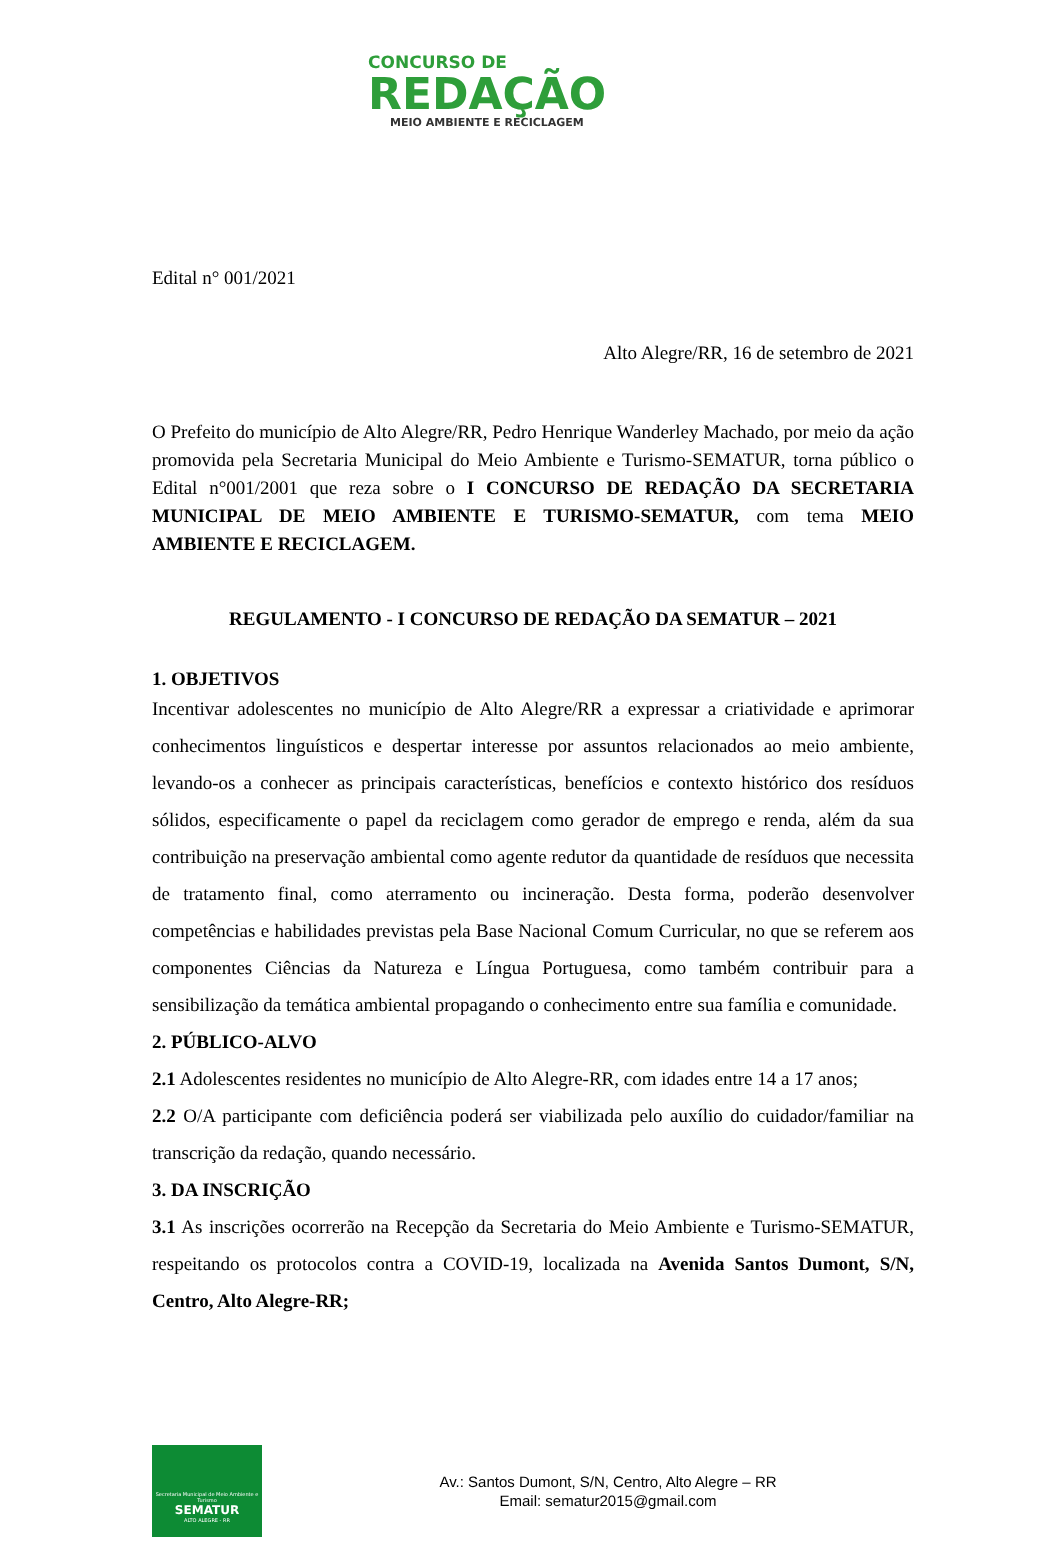CONCURSO DE
REDAÇÃO
MEIO AMBIENTE E RECICLAGEM
Edital n° 001/2021
Alto Alegre/RR, 16 de setembro de 2021
O Prefeito do município de Alto Alegre/RR, Pedro Henrique Wanderley Machado, por meio da ação promovida pela Secretaria Municipal do Meio Ambiente e Turismo-SEMATUR, torna público o Edital n°001/2001 que reza sobre o I CONCURSO DE REDAÇÃO DA SECRETARIA MUNICIPAL DE MEIO AMBIENTE E TURISMO-SEMATUR, com tema MEIO AMBIENTE E RECICLAGEM.
REGULAMENTO - I CONCURSO DE REDAÇÃO DA SEMATUR – 2021
1. OBJETIVOS
Incentivar adolescentes no município de Alto Alegre/RR a expressar a criatividade e aprimorar conhecimentos linguísticos e despertar interesse por assuntos relacionados ao meio ambiente, levando-os a conhecer as principais características, benefícios e contexto histórico dos resíduos sólidos, especificamente o papel da reciclagem como gerador de emprego e renda, além da sua contribuição na preservação ambiental como agente redutor da quantidade de resíduos que necessita de tratamento final, como aterramento ou incineração. Desta forma, poderão desenvolver competências e habilidades previstas pela Base Nacional Comum Curricular, no que se referem aos componentes Ciências da Natureza e Língua Portuguesa, como também contribuir para a sensibilização da temática ambiental propagando o conhecimento entre sua família e comunidade.
2. PÚBLICO-ALVO
2.1 Adolescentes residentes no município de Alto Alegre-RR, com idades entre 14 a 17 anos;
2.2 O/A participante com deficiência poderá ser viabilizada pelo auxílio do cuidador/familiar na transcrição da redação, quando necessário.
3. DA INSCRIÇÃO
3.1 As inscrições ocorrerão na Recepção da Secretaria do Meio Ambiente e Turismo-SEMATUR, respeitando os protocolos contra a COVID-19, localizada na Avenida Santos Dumont, S/N, Centro, Alto Alegre-RR;
Secretaria Municipal de Meio Ambiente e Turismo
SEMATUR
ALTO ALEGRE - RR
Av.: Santos Dumont, S/N, Centro, Alto Alegre – RR
Email: sematur2015@gmail.com